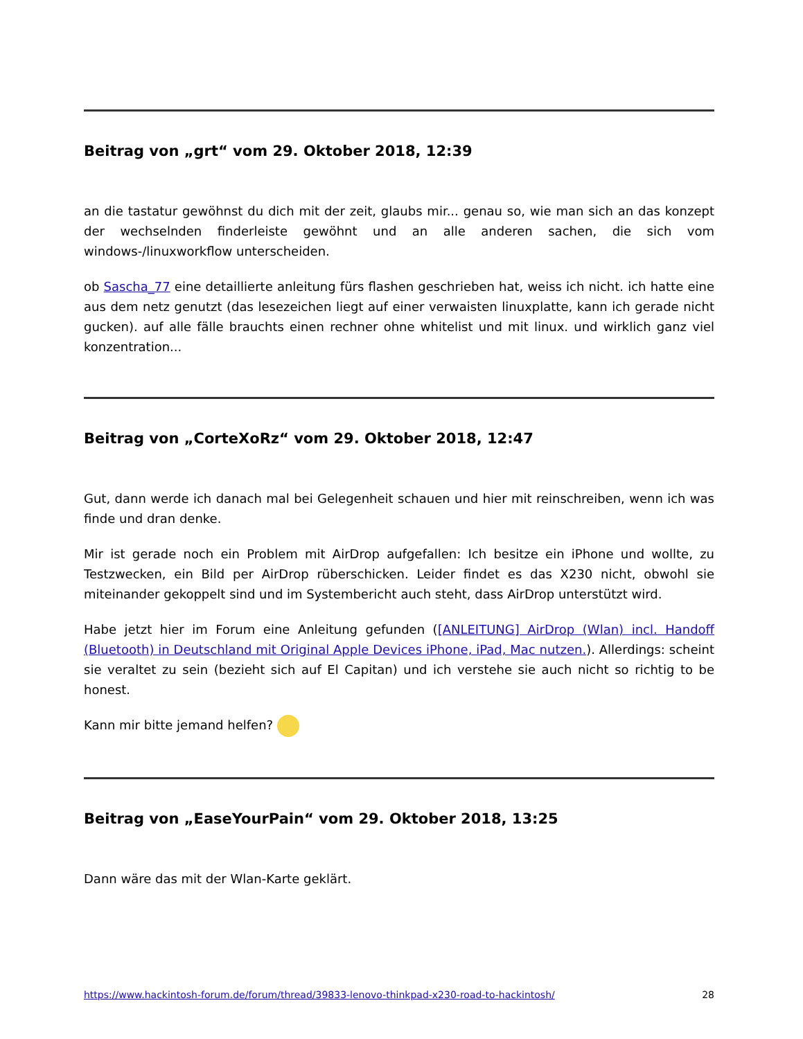Beitrag von „grt“ vom 29. Oktober 2018, 12:39
an die tastatur gewöhnst du dich mit der zeit, glaubs mir... genau so, wie man sich an das konzept der wechselnden finderleiste gewöhnt und an alle anderen sachen, die sich vom windows-/linuxworkflow unterscheiden.
ob Sascha_77 eine detaillierte anleitung fürs flashen geschrieben hat, weiss ich nicht. ich hatte eine aus dem netz genutzt (das lesezeichen liegt auf einer verwaisten linuxplatte, kann ich gerade nicht gucken). auf alle fälle brauchts einen rechner ohne whitelist und mit linux. und wirklich ganz viel konzentration...
Beitrag von „CorteXoRz“ vom 29. Oktober 2018, 12:47
Gut, dann werde ich danach mal bei Gelegenheit schauen und hier mit reinschreiben, wenn ich was finde und dran denke.
Mir ist gerade noch ein Problem mit AirDrop aufgefallen: Ich besitze ein iPhone und wollte, zu Testzwecken, ein Bild per AirDrop rüberschicken. Leider findet es das X230 nicht, obwohl sie miteinander gekoppelt sind und im Systembericht auch steht, dass AirDrop unterstützt wird.
Habe jetzt hier im Forum eine Anleitung gefunden ([ANLEITUNG] AirDrop (Wlan) incl. Handoff (Bluetooth) in Deutschland mit Original Apple Devices iPhone, iPad, Mac nutzen.). Allerdings: scheint sie veraltet zu sein (bezieht sich auf El Capitan) und ich verstehe sie auch nicht so richtig to be honest.
Kann mir bitte jemand helfen?
Beitrag von „EaseYourPain“ vom 29. Oktober 2018, 13:25
Dann wäre das mit der Wlan-Karte geklärt.
https://www.hackintosh-forum.de/forum/thread/39833-lenovo-thinkpad-x230-road-to-hackintosh/ 28